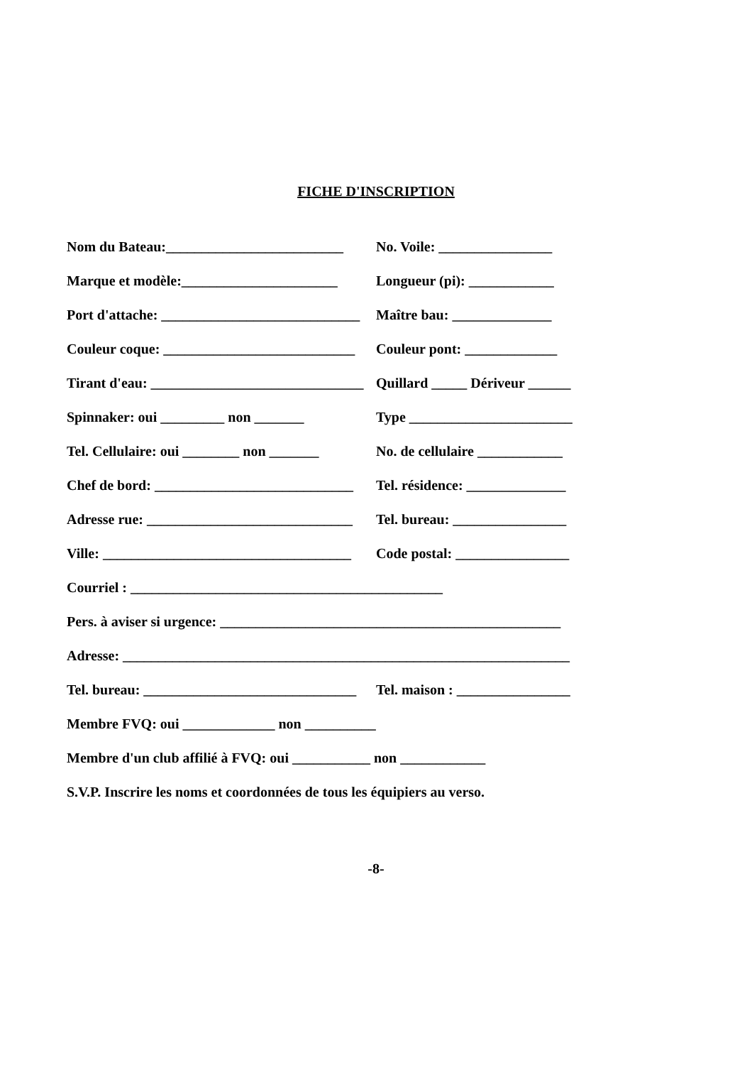FICHE D'INSCRIPTION
Nom du Bateau:_________________________
No. Voile: ________________
Marque et modèle:______________________
Longueur (pi): ____________
Port d'attache: ____________________________
Maître bau: ______________
Couleur coque: ___________________________
Couleur pont: _____________
Tirant d'eau: ______________________________
Quillard _____ Dériveur ______
Spinnaker: oui _________ non _______
Type _______________________
Tel. Cellulaire: oui ________ non _______
No. de cellulaire ____________
Chef de bord: ____________________________
Tel. résidence: ______________
Adresse rue: _____________________________
Tel. bureau: ________________
Ville: ___________________________________
Code postal: ________________
Courriel : ____________________________________________
Pers. à aviser si urgence: ________________________________________________
Adresse: _______________________________________________________________
Tel. bureau: ______________________________
Tel. maison : ________________
Membre FVQ: oui _____________ non __________
Membre d'un club affilié à FVQ: oui ___________ non ____________
S.V.P. Inscrire les noms et coordonnées de tous les équipiers au verso.
-8-